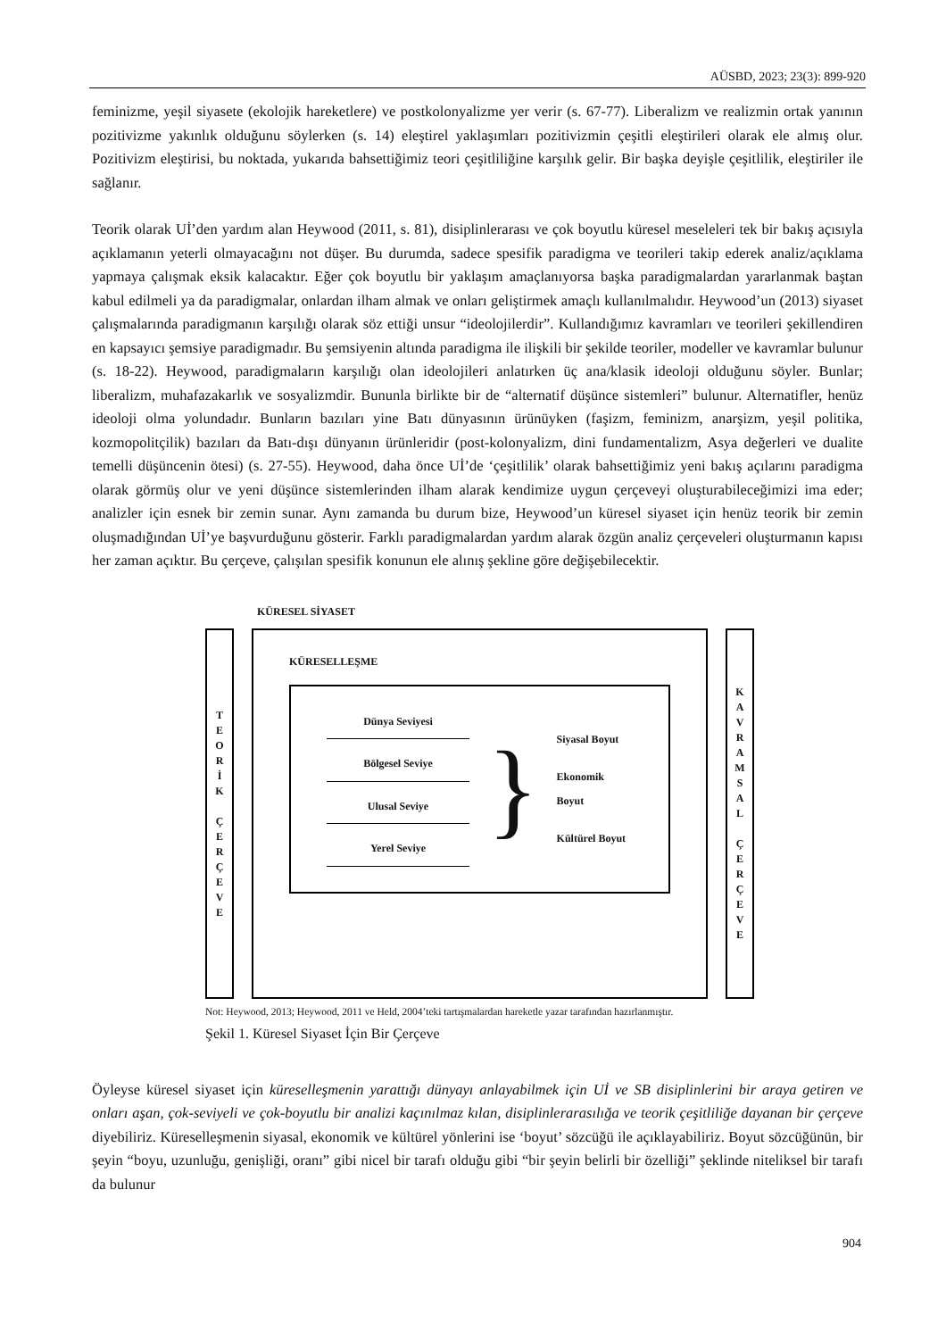AÜSBD, 2023; 23(3): 899-920
feminizme, yeşil siyasete (ekolojik hareketlere) ve postkolonyalizme yer verir (s. 67-77). Liberalizm ve realizmin ortak yanının pozitivizme yakınlık olduğunu söylerken (s. 14) eleştirel yaklaşımları pozitivizmin çeşitli eleştirileri olarak ele almış olur. Pozitivizm eleştirisi, bu noktada, yukarıda bahsettiğimiz teori çeşitliliğine karşılık gelir. Bir başka deyişle çeşitlilik, eleştiriler ile sağlanır.
Teorik olarak Uİ’den yardım alan Heywood (2011, s. 81), disiplinlerarası ve çok boyutlu küresel meseleleri tek bir bakış açısıyla açıklamanın yeterli olmayacağını not düşer. Bu durumda, sadece spesifik paradigma ve teorileri takip ederek analiz/açıklama yapmaya çalışmak eksik kalacaktır. Eğer çok boyutlu bir yaklaşım amaçlanıyorsa başka paradigmalardan yararlanmak baştan kabul edilmeli ya da paradigmalar, onlardan ilham almak ve onları geliştirmek amaçlı kullanılmalıdır. Heywood’un (2013) siyaset çalışmalarında paradigmanın karşılığı olarak söz ettiği unsur “ideolojilerdir”. Kullandığımız kavramları ve teorileri şekillendiren en kapsayıcı şemsiye paradigmadır. Bu şemsiyenin altında paradigma ile ilişkili bir şekilde teoriler, modeller ve kavramlar bulunur (s. 18-22). Heywood, paradigmaların karşılığı olan ideolojileri anlatırken üç ana/klasik ideoloji olduğunu söyler. Bunlar; liberalizm, muhafazakarlık ve sosyalizmdir. Bununla birlikte bir de “alternatif düşünce sistemleri” bulunur. Alternatifler, henüz ideoloji olma yolundadır. Bunların bazıları yine Batı dünyasının ürünüyken (faşizm, feminizm, anarşizm, yeşil politika, kozmopolitçilik) bazıları da Batı-dışı dünyanın ürünleridir (post-kolonyalizm, dini fundamentalizm, Asya değerleri ve dualite temelli düşüncenin ötesi) (s. 27-55). Heywood, daha önce Uİ’de ‘çeşitlilik’ olarak bahsettiğimiz yeni bakış açılarını paradigma olarak görmüş olur ve yeni düşünce sistemlerinden ilham alarak kendimize uygun çerçeveyi oluşturabileceğimizi ima eder; analizler için esnek bir zemin sunar. Aynı zamanda bu durum bize, Heywood’un küresel siyaset için henüz teorik bir zemin oluşmadığından Uİ’ye başvurduğunu gösterir. Farklı paradigmalardan yardım alarak özgün analiz çerçeveleri oluşturmanın kapısı her zaman açıktır. Bu çerçeve, çalışılan spesifik konunun ele alınış şekline göre değişebilecektir.
KÜRESEL SİYASET
T
E
O
R
İ
K
Ç
E
R
Ç
E
V
E
KÜRESELLEŞME
Dünya Seviyesi
Bölgesel Seviye
Ulusal Seviye
Yerel Seviye
}
Siyasal Boyut
Ekonomik Boyut
Kültürel Boyut
K
A
V
R
A
M
S
A
L
Ç
E
R
Ç
E
V
E
Not: Heywood, 2013; Heywood, 2011 ve Held, 2004’teki tartışmalardan hareketle yazar tarafından hazırlanmıştır.
Şekil 1. Küresel Siyaset İçin Bir Çerçeve
Öyleyse küresel siyaset için küreselleşmenin yarattığı dünyayı anlayabilmek için Uİ ve SB disiplinlerini bir araya getiren ve onları aşan, çok-seviyeli ve çok-boyutlu bir analizi kaçınılmaz kılan, disiplinlerarasılığa ve teorik çeşitliliğe dayanan bir çerçeve diyebiliriz. Küreselleşmenin siyasal, ekonomik ve kültürel yönlerini ise ‘boyut’ sözcüğü ile açıklayabiliriz. Boyut sözcüğünün, bir şeyin “boyu, uzunluğu, genişliği, oranı” gibi nicel bir tarafı olduğu gibi “bir şeyin belirli bir özelliği” şeklinde niteliksel bir tarafı da bulunur
904